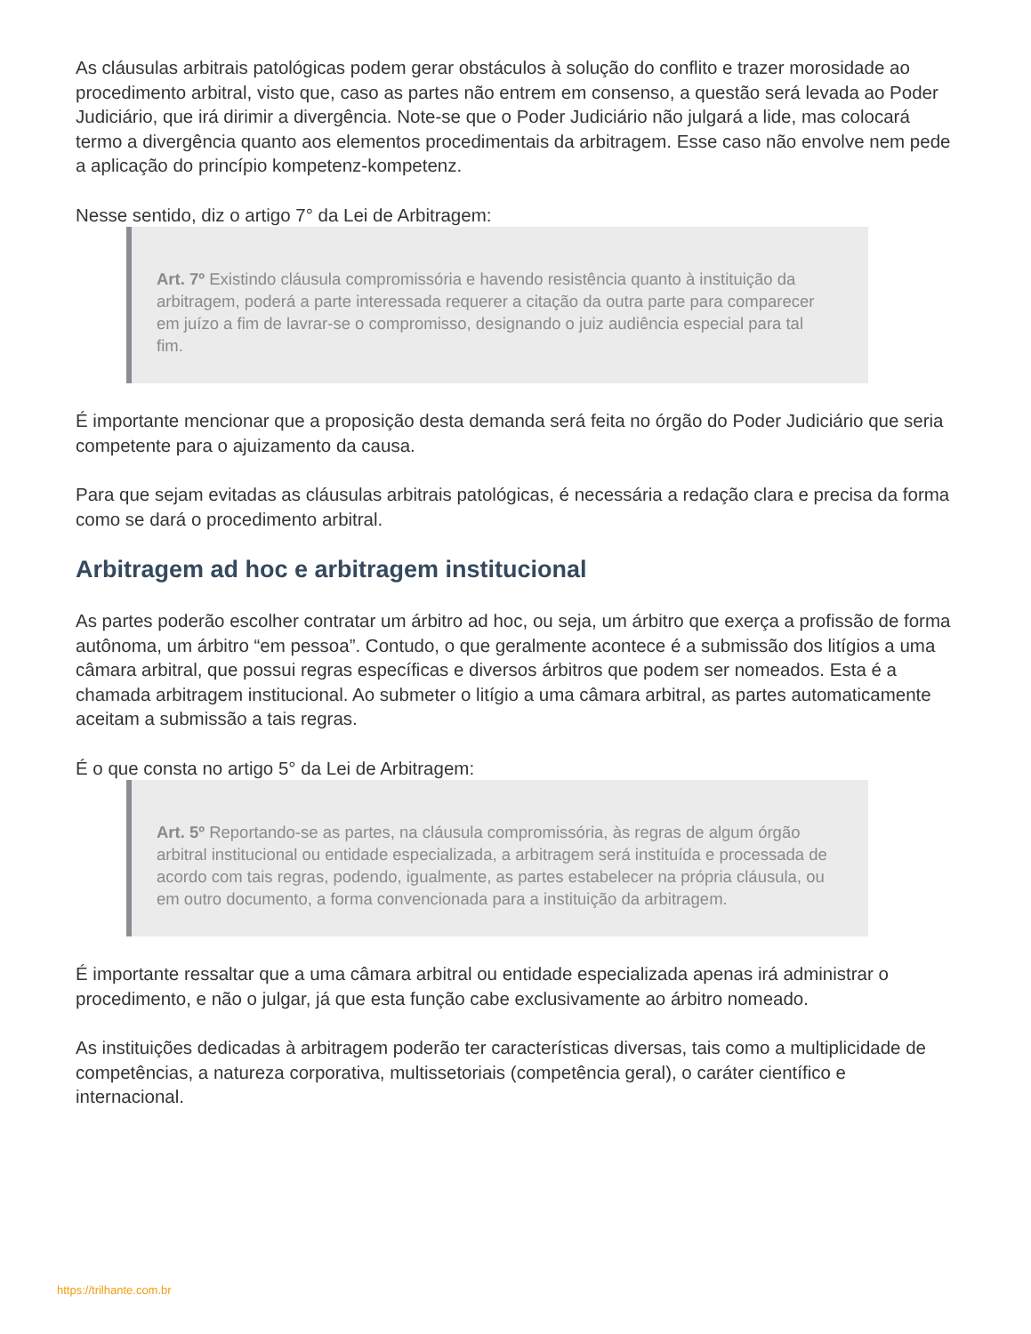As cláusulas arbitrais patológicas podem gerar obstáculos à solução do conflito e trazer morosidade ao procedimento arbitral, visto que, caso as partes não entrem em consenso, a questão será levada ao Poder Judiciário, que irá dirimir a divergência. Note-se que o Poder Judiciário não julgará a lide, mas colocará termo a divergência quanto aos elementos procedimentais da arbitragem. Esse caso não envolve nem pede a aplicação do princípio kompetenz-kompetenz.
Nesse sentido, diz o artigo 7° da Lei de Arbitragem:
Art. 7º Existindo cláusula compromissória e havendo resistência quanto à instituição da arbitragem, poderá a parte interessada requerer a citação da outra parte para comparecer em juízo a fim de lavrar-se o compromisso, designando o juiz audiência especial para tal fim.
É importante mencionar que a proposição desta demanda será feita no órgão do Poder Judiciário que seria competente para o ajuizamento da causa.
Para que sejam evitadas as cláusulas arbitrais patológicas, é necessária a redação clara e precisa da forma como se dará o procedimento arbitral.
Arbitragem ad hoc e arbitragem institucional
As partes poderão escolher contratar um árbitro ad hoc, ou seja, um árbitro que exerça a profissão de forma autônoma, um árbitro “em pessoa”. Contudo, o que geralmente acontece é a submissão dos litígios a uma câmara arbitral, que possui regras específicas e diversos árbitros que podem ser nomeados. Esta é a chamada arbitragem institucional. Ao submeter o litígio a uma câmara arbitral, as partes automaticamente aceitam a submissão a tais regras.
É o que consta no artigo 5° da Lei de Arbitragem:
Art. 5º Reportando-se as partes, na cláusula compromissória, às regras de algum órgão arbitral institucional ou entidade especializada, a arbitragem será instituída e processada de acordo com tais regras, podendo, igualmente, as partes estabelecer na própria cláusula, ou em outro documento, a forma convencionada para a instituição da arbitragem.
É importante ressaltar que a uma câmara arbitral ou entidade especializada apenas irá administrar o procedimento, e não o julgar, já que esta função cabe exclusivamente ao árbitro nomeado.
As instituições dedicadas à arbitragem poderão ter características diversas, tais como a multiplicidade de competências, a natureza corporativa, multissetoriais (competência geral), o caráter científico e internacional.
https://trilhante.com.br